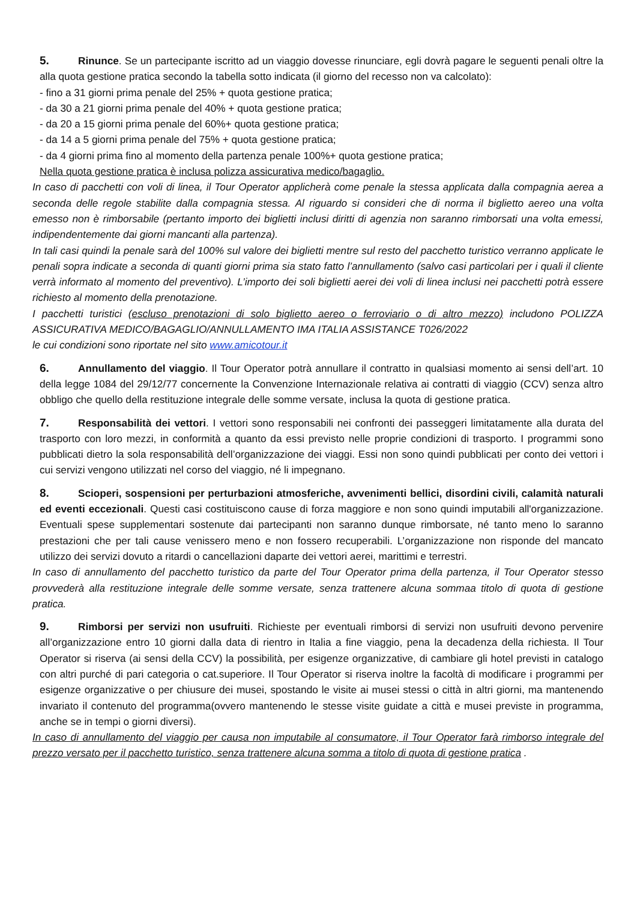5. Rinunce. Se un partecipante iscritto ad un viaggio dovesse rinunciare, egli dovrà pagare le seguenti penali oltre la alla quota gestione pratica secondo la tabella sotto indicata (il giorno del recesso non va calcolato):
- fino a 31 giorni prima penale del 25% + quota gestione pratica;
- da 30 a 21 giorni prima penale del 40% + quota gestione pratica;
- da 20 a 15 giorni prima penale del 60%+ quota gestione pratica;
- da 14 a 5 giorni prima penale del 75% + quota gestione pratica;
- da 4 giorni prima fino al momento della partenza penale 100%+ quota gestione pratica;
Nella quota gestione pratica è inclusa polizza assicurativa medico/bagaglio.
In caso di pacchetti con voli di linea, il Tour Operator applicherà come penale la stessa applicata dalla compagnia aerea a seconda delle regole stabilite dalla compagnia stessa. Al riguardo si consideri che di norma il biglietto aereo una volta emesso non è rimborsabile (pertanto importo dei biglietti inclusi diritti di agenzia non saranno rimborsati una volta emessi, indipendentemente dai giorni mancanti alla partenza).
In tali casi quindi la penale sarà del 100% sul valore dei biglietti mentre sul resto del pacchetto turistico verranno applicate le penali sopra indicate a seconda di quanti giorni prima sia stato fatto l’annullamento (salvo casi particolari per i quali il cliente verrà informato al momento del preventivo). L’importo dei soli biglietti aerei dei voli di linea inclusi nei pacchetti potrà essere richiesto al momento della prenotazione.
I pacchetti turistici (escluso prenotazioni di solo biglietto aereo o ferroviario o di altro mezzo) includono POLIZZA ASSICURATIVA MEDICO/BAGAGLIO/ANNULLAMENTO IMA ITALIA ASSISTANCE T026/2022
le cui condizioni sono riportate nel sito www.amicotour.it
6. Annullamento del viaggio. Il Tour Operator potrà annullare il contratto in qualsiasi momento ai sensi dell’art. 10 della legge 1084 del 29/12/77 concernente la Convenzione Internazionale relativa ai contratti di viaggio (CCV) senza altro obbligo che quello della restituzione integrale delle somme versate, inclusa la quota di gestione pratica.
7. Responsabilità dei vettori. I vettori sono responsabili nei confronti dei passeggeri limitatamente alla durata del trasporto con loro mezzi, in conformità a quanto da essi previsto nelle proprie condizioni di trasporto. I programmi sono pubblicati dietro la sola responsabilità dell’organizzazione dei viaggi. Essi non sono quindi pubblicati per conto dei vettori i cui servizi vengono utilizzati nel corso del viaggio, né li impegnano.
8. Scioperi, sospensioni per perturbazioni atmosferiche, avvenimenti bellici, disordini civili, calamità naturali ed eventi eccezionali. Questi casi costituiscono cause di forza maggiore e non sono quindi imputabili all'organizzazione. Eventuali spese supplementari sostenute dai partecipanti non saranno dunque rimborsate, né tanto meno lo saranno prestazioni che per tali cause venissero meno e non fossero recuperabili. L’organizzazione non risponde del mancato utilizzo dei servizi dovuto a ritardi o cancellazioni daparte dei vettori aerei, marittimi e terrestri.
In caso di annullamento del pacchetto turistico da parte del Tour Operator prima della partenza, il Tour Operator stesso provvederà alla restituzione integrale delle somme versate, senza trattenere alcuna sommaa titolo di quota di gestione pratica.
9. Rimborsi per servizi non usufruiti. Richieste per eventuali rimborsi di servizi non usufruiti devono pervenire all’organizzazione entro 10 giorni dalla data di rientro in Italia a fine viaggio, pena la decadenza della richiesta. Il Tour Operator si riserva (ai sensi della CCV) la possibilità, per esigenze organizzative, di cambiare gli hotel previsti in catalogo con altri purché di pari categoria o cat.superiore. Il Tour Operator si riserva inoltre la facoltà di modificare i programmi per esigenze organizzative o per chiusure dei musei, spostando le visite ai musei stessi o città in altri giorni, ma mantenendo invariato il contenuto del programma(ovvero mantenendo le stesse visite guidate a città e musei previste in programma, anche se in tempi o giorni diversi).
In caso di annullamento del viaggio per causa non imputabile al consumatore, il Tour Operator farà rimborso integrale del prezzo versato per il pacchetto turistico, senza trattenere alcuna somma a titolo di quota di gestione pratica .